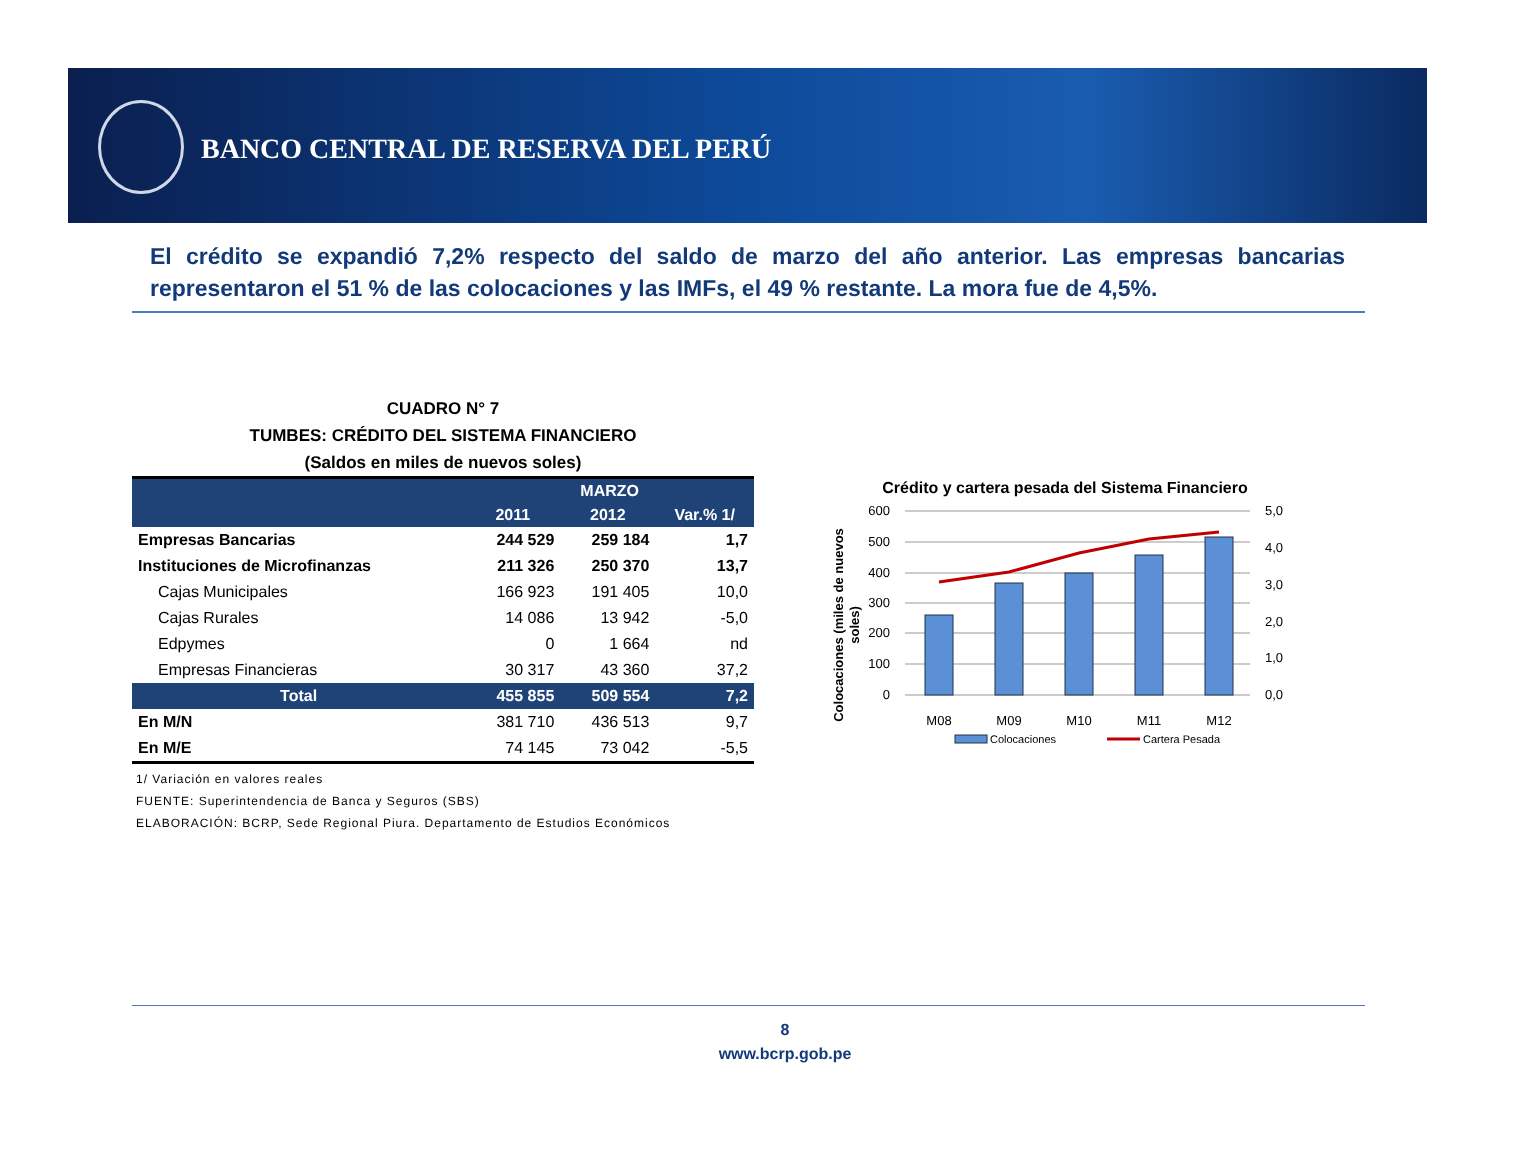BANCO CENTRAL DE RESERVA DEL PERÚ
El crédito se expandió 7,2% respecto del saldo de marzo del año anterior. Las empresas bancarias representaron el 51 % de las colocaciones y las IMFs, el 49 % restante. La mora fue de 4,5%.
CUADRO N° 7
TUMBES: CRÉDITO DEL SISTEMA FINANCIERO
(Saldos en miles de nuevos soles)
| | MARZO | | |
| --- | --- | --- | --- |
| | 2011 | 2012 | Var.% 1/ |
| Empresas Bancarias | 244 529 | 259 184 | 1,7 |
| Instituciones de Microfinanzas | 211 326 | 250 370 | 13,7 |
| Cajas Municipales | 166 923 | 191 405 | 10,0 |
| Cajas Rurales | 14 086 | 13 942 | -5,0 |
| Edpymes | 0 | 1 664 | nd |
| Empresas Financieras | 30 317 | 43 360 | 37,2 |
| Total | 455 855 | 509 554 | 7,2 |
| En M/N | 381 710 | 436 513 | 9,7 |
| En M/E | 74 145 | 73 042 | -5,5 |
1/ Variación en valores reales
FUENTE: Superintendencia de Banca y Seguros (SBS)
ELABORACIÓN: BCRP, Sede Regional Piura. Departamento de Estudios Económicos
Crédito y cartera pesada del Sistema Financiero
Colocaciones (miles de nuevos
soles)
600
500
400
300
200
100
0
5,0
4,0
3,0
2,0
1,0
0,0
M08
M09
M10
M11
M12
Colocaciones
Cartera Pesada
8
www.bcrp.gob.pe